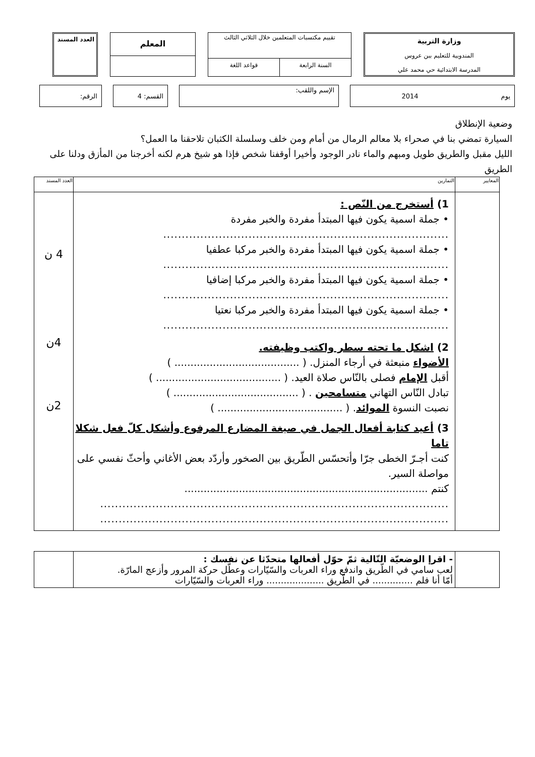وزارة التربية
المندوبية للتعليم ببن عروس
المدرسة الابتدائية حي محمد علي
تقييم مكتسبات المتعلمين خلال الثلاثي الثالث
السنة الرابعة قواعد اللغة
المعلم
العدد المسند
يوم 2014
الإسم واللقب:
القسم: 4 الرقم:
وضعية الإنطلاق
السيارة تمضي بنا في صحراء بلا معالم الرمال من أمام ومن خلف وسلسلة الكثبان تلاحقنا ما العمل؟
الليل مقبل والطريق طويل ومبهم والماء نادر الوجود وأخيرا أوقفنا شخص فإذا هو شيخ هرم لكنه أخرجنا من المأزق ودلنا على الطريق
| المعايير | التمارين | العدد المسند |
| | 1) أستخرج من النّص : • جملة اسمية يكون فيها المبتدأ مفردة والخبر مفردة ............................................................................. • جملة اسمية يكون فيها المبتدأ مفردة والخبر مركبا عطفيا ............................................................................. • جملة اسمية يكون فيها المبتدأ مفردة والخبر مركبا إضافيا ............................................................................. • جملة اسمية يكون فيها المبتدأ مفردة والخبر مركبا نعتيا ............................................................................. 2) اشكل ما تحته سطر واكتب وظيفته. الأضواء منبعثة في أرجاء المنزل. ( ....................................... ) أقبل الإمام فصلى بالنّاس صلاة العيد. ( ....................................... ) تبادل النّاس التهاني متسامحين . ( ....................................... ) نصبت النسوة الموائد . ( ....................................... ) 3) أعيد كتابة أفعال الجمل في صيغة المضارع المرفوع وأشكل كلّ فعل شكلا تاما كنت أجـرّ الخطى جرّا وأتحسّس الطّريق بين الصخور وأردّد بعض الأغاني وأحثّ نفسي على مواصلة السير. كنتم ............................................................................ .............................................................................................. .............................................................................................. | 4 ن 4ن 2ن |
| | - اقرإ الوضعيّة التّالية ثمّ حوّل أفعالها متحدّثا عن نفسك : لعب سامي في الطّريق واندفع وراء العربات والسّيّارات وعطّل حركة المرور وأزعج المارّة. أمّا أنا فلم .............. في الطّريق .................... وراء العربات والسّيّارات | |